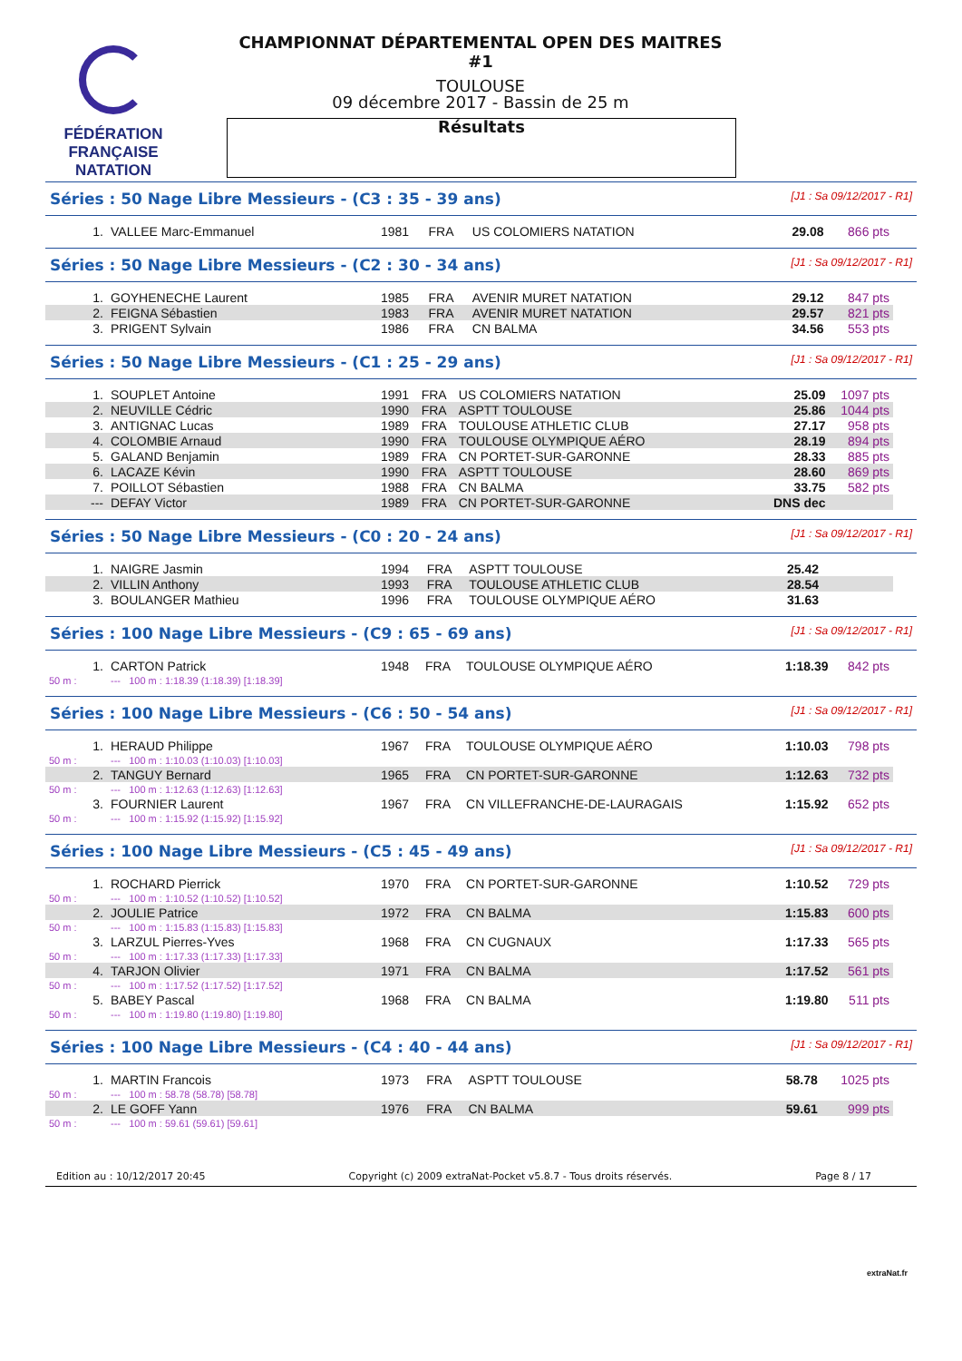FÉDÉRATION FRANÇAISE
NATATION
CHAMPIONNAT DÉPARTEMENTAL OPEN DES MAITRES #1
TOULOUSE
09 décembre 2017 - Bassin de 25 m
Résultats
Séries : 50 Nage Libre Messieurs - (C3 : 35 - 39 ans) [J1 : Sa 09/12/2017 - R1]
| 1. | VALLEE Marc-Emmanuel | 1981 | FRA | US COLOMIERS NATATION | 29.08 | 866 pts |
Séries : 50 Nage Libre Messieurs - (C2 : 30 - 34 ans) [J1 : Sa 09/12/2017 - R1]
| 1. | GOYHENECHE Laurent | 1985 | FRA | AVENIR MURET NATATION | 29.12 | 847 pts |
| 2. | FEIGNA Sébastien | 1983 | FRA | AVENIR MURET NATATION | 29.57 | 821 pts |
| 3. | PRIGENT Sylvain | 1986 | FRA | CN BALMA | 34.56 | 553 pts |
Séries : 50 Nage Libre Messieurs - (C1 : 25 - 29 ans) [J1 : Sa 09/12/2017 - R1]
| 1. | SOUPLET Antoine | 1991 | FRA | US COLOMIERS NATATION | 25.09 | 1097 pts |
| 2. | NEUVILLE Cédric | 1990 | FRA | ASPTT TOULOUSE | 25.86 | 1044 pts |
| 3. | ANTIGNAC Lucas | 1989 | FRA | TOULOUSE ATHLETIC CLUB | 27.17 | 958 pts |
| 4. | COLOMBIE Arnaud | 1990 | FRA | TOULOUSE OLYMPIQUE AÉRO | 28.19 | 894 pts |
| 5. | GALAND Benjamin | 1989 | FRA | CN PORTET-SUR-GARONNE | 28.33 | 885 pts |
| 6. | LACAZE Kévin | 1990 | FRA | ASPTT TOULOUSE | 28.60 | 869 pts |
| 7. | POILLOT Sébastien | 1988 | FRA | CN BALMA | 33.75 | 582 pts |
| --- | DEFAY Victor | 1989 | FRA | CN PORTET-SUR-GARONNE | DNS dec | |
Séries : 50 Nage Libre Messieurs - (C0 : 20 - 24 ans) [J1 : Sa 09/12/2017 - R1]
| 1. | NAIGRE Jasmin | 1994 | FRA | ASPTT TOULOUSE | 25.42 | |
| 2. | VILLIN Anthony | 1993 | FRA | TOULOUSE ATHLETIC CLUB | 28.54 | |
| 3. | BOULANGER Mathieu | 1996 | FRA | TOULOUSE OLYMPIQUE AÉRO | 31.63 | |
Séries : 100 Nage Libre Messieurs - (C9 : 65 - 69 ans) [J1 : Sa 09/12/2017 - R1]
| 1. | CARTON Patrick | 1948 | FRA | TOULOUSE OLYMPIQUE AÉRO | 1:18.39 | 842 pts |
| 50 m : | --- 100 m : 1:18.39 (1:18.39) [1:18.39] | | | | | |
Séries : 100 Nage Libre Messieurs - (C6 : 50 - 54 ans) [J1 : Sa 09/12/2017 - R1]
| 1. | HERAUD Philippe | 1967 | FRA | TOULOUSE OLYMPIQUE AÉRO | 1:10.03 | 798 pts |
| 50 m : | --- 100 m : 1:10.03 (1:10.03) [1:10.03] | | | | | |
| 2. | TANGUY Bernard | 1965 | FRA | CN PORTET-SUR-GARONNE | 1:12.63 | 732 pts |
| 50 m : | --- 100 m : 1:12.63 (1:12.63) [1:12.63] | | | | | |
| 3. | FOURNIER Laurent | 1967 | FRA | CN VILLEFRANCHE-DE-LAURAGAIS | 1:15.92 | 652 pts |
| 50 m : | --- 100 m : 1:15.92 (1:15.92) [1:15.92] | | | | | |
Séries : 100 Nage Libre Messieurs - (C5 : 45 - 49 ans) [J1 : Sa 09/12/2017 - R1]
| 1. | ROCHARD Pierrick | 1970 | FRA | CN PORTET-SUR-GARONNE | 1:10.52 | 729 pts |
| 50 m : | --- 100 m : 1:10.52 (1:10.52) [1:10.52] | | | | | |
| 2. | JOULIE Patrice | 1972 | FRA | CN BALMA | 1:15.83 | 600 pts |
| 50 m : | --- 100 m : 1:15.83 (1:15.83) [1:15.83] | | | | | |
| 3. | LARZUL Pierres-Yves | 1968 | FRA | CN CUGNAUX | 1:17.33 | 565 pts |
| 50 m : | --- 100 m : 1:17.33 (1:17.33) [1:17.33] | | | | | |
| 4. | TARJON Olivier | 1971 | FRA | CN BALMA | 1:17.52 | 561 pts |
| 50 m : | --- 100 m : 1:17.52 (1:17.52) [1:17.52] | | | | | |
| 5. | BABEY Pascal | 1968 | FRA | CN BALMA | 1:19.80 | 511 pts |
| 50 m : | --- 100 m : 1:19.80 (1:19.80) [1:19.80] | | | | | |
Séries : 100 Nage Libre Messieurs - (C4 : 40 - 44 ans) [J1 : Sa 09/12/2017 - R1]
| 1. | MARTIN Francois | 1973 | FRA | ASPTT TOULOUSE | 58.78 | 1025 pts |
| 50 m : | --- 100 m : 58.78 (58.78) [58.78] | | | | | |
| 2. | LE GOFF Yann | 1976 | FRA | CN BALMA | 59.61 | 999 pts |
| 50 m : | --- 100 m : 59.61 (59.61) [59.61] | | | | | |
Edition au : 10/12/2017 20:45 Copyright (c) 2009 extraNat-Pocket v5.8.7 - Tous droits réservés. Page 8 / 17
extraNat.fr